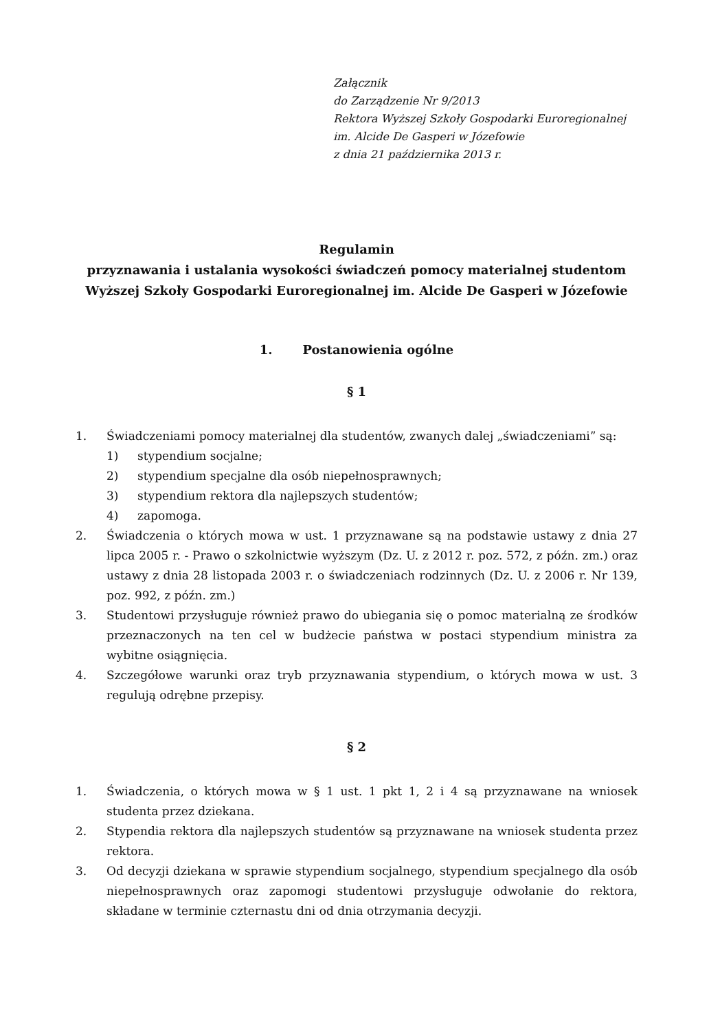Załącznik
do Zarządzenie Nr 9/2013
Rektora Wyższej Szkoły Gospodarki Euroregionalnej
im. Alcide De Gasperi w Józefowie
z dnia 21 października 2013 r.
Regulamin
przyznawania i ustalania wysokości świadczeń pomocy materialnej studentom
Wyższej Szkoły Gospodarki Euroregionalnej im. Alcide De Gasperi w Józefowie
1. Postanowienia ogólne
§ 1
1. Świadczeniami pomocy materialnej dla studentów, zwanych dalej „świadczeniami” są:
1) stypendium socjalne;
2) stypendium specjalne dla osób niepełnosprawnych;
3) stypendium rektora dla najlepszych studentów;
4) zapomoga.
2. Świadczenia o których mowa w ust. 1 przyznawane są na podstawie ustawy z dnia 27 lipca 2005 r. - Prawo o szkolnictwie wyższym (Dz. U. z 2012 r. poz. 572, z późn. zm.) oraz ustawy z dnia 28 listopada 2003 r. o świadczeniach rodzinnych (Dz. U. z 2006 r. Nr 139, poz. 992, z późn. zm.)
3. Studentowi przysługuje również prawo do ubiegania się o pomoc materialną ze środków przeznaczonych na ten cel w budżecie państwa w postaci stypendium ministra za wybitne osiągnięcia.
4. Szczegółowe warunki oraz tryb przyznawania stypendium, o których mowa w ust. 3 regulują odrębne przepisy.
§ 2
1. Świadczenia, o których mowa w § 1 ust. 1 pkt 1, 2 i 4 są przyznawane na wniosek studenta przez dziekana.
2. Stypendia rektora dla najlepszych studentów są przyznawane na wniosek studenta przez rektora.
3. Od decyzji dziekana w sprawie stypendium socjalnego, stypendium specjalnego dla osób niepełnosprawnych oraz zapomogi studentowi przysługuje odwołanie do rektora, składane w terminie czternastu dni od dnia otrzymania decyzji.